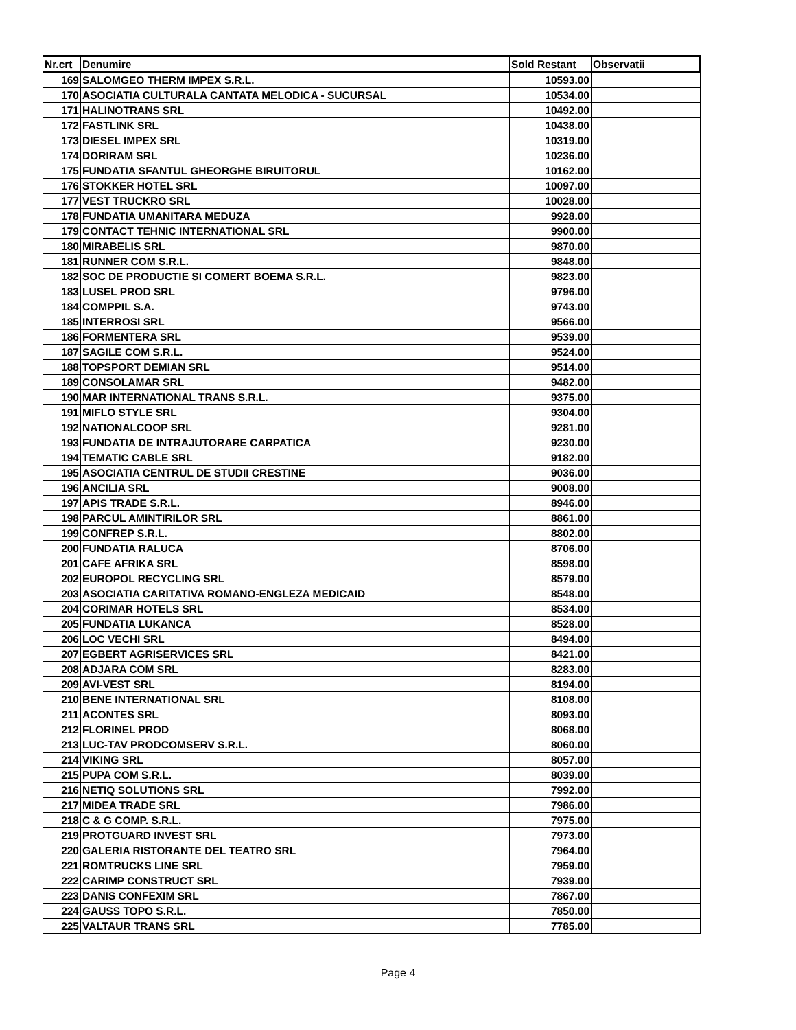| Nr.crt | Denumire | Sold Restant | Observatii |
| --- | --- | --- | --- |
| 169 | SALOMGEO THERM IMPEX S.R.L. | 10593.00 | |
| 170 | ASOCIATIA CULTURALA CANTATA MELODICA - SUCURSAL | 10534.00 | |
| 171 | HALINOTRANS SRL | 10492.00 | |
| 172 | FASTLINK SRL | 10438.00 | |
| 173 | DIESEL IMPEX SRL | 10319.00 | |
| 174 | DORIRAM SRL | 10236.00 | |
| 175 | FUNDATIA SFANTUL GHEORGHE BIRUITORUL | 10162.00 | |
| 176 | STOKKER HOTEL SRL | 10097.00 | |
| 177 | VEST TRUCKRO SRL | 10028.00 | |
| 178 | FUNDATIA UMANITARA MEDUZA | 9928.00 | |
| 179 | CONTACT TEHNIC INTERNATIONAL SRL | 9900.00 | |
| 180 | MIRABELIS SRL | 9870.00 | |
| 181 | RUNNER COM S.R.L. | 9848.00 | |
| 182 | SOC DE PRODUCTIE SI COMERT BOEMA S.R.L. | 9823.00 | |
| 183 | LUSEL PROD SRL | 9796.00 | |
| 184 | COMPPIL S.A. | 9743.00 | |
| 185 | INTERROSI SRL | 9566.00 | |
| 186 | FORMENTERA SRL | 9539.00 | |
| 187 | SAGILE COM S.R.L. | 9524.00 | |
| 188 | TOPSPORT DEMIAN SRL | 9514.00 | |
| 189 | CONSOLAMAR SRL | 9482.00 | |
| 190 | MAR INTERNATIONAL TRANS S.R.L. | 9375.00 | |
| 191 | MIFLO STYLE SRL | 9304.00 | |
| 192 | NATIONALCOOP SRL | 9281.00 | |
| 193 | FUNDATIA DE INTRAJUTORARE CARPATICA | 9230.00 | |
| 194 | TEMATIC CABLE SRL | 9182.00 | |
| 195 | ASOCIATIA CENTRUL DE STUDII CRESTINE | 9036.00 | |
| 196 | ANCILIA SRL | 9008.00 | |
| 197 | APIS TRADE S.R.L. | 8946.00 | |
| 198 | PARCUL AMINTIRILOR SRL | 8861.00 | |
| 199 | CONFREP S.R.L. | 8802.00 | |
| 200 | FUNDATIA RALUCA | 8706.00 | |
| 201 | CAFE AFRIKA SRL | 8598.00 | |
| 202 | EUROPOL RECYCLING SRL | 8579.00 | |
| 203 | ASOCIATIA CARITATIVA ROMANO-ENGLEZA MEDICAID | 8548.00 | |
| 204 | CORIMAR HOTELS SRL | 8534.00 | |
| 205 | FUNDATIA LUKANCA | 8528.00 | |
| 206 | LOC VECHI SRL | 8494.00 | |
| 207 | EGBERT AGRISERVICES SRL | 8421.00 | |
| 208 | ADJARA COM SRL | 8283.00 | |
| 209 | AVI-VEST SRL | 8194.00 | |
| 210 | BENE INTERNATIONAL SRL | 8108.00 | |
| 211 | ACONTES SRL | 8093.00 | |
| 212 | FLORINEL PROD | 8068.00 | |
| 213 | LUC-TAV PRODCOMSERV S.R.L. | 8060.00 | |
| 214 | VIKING SRL | 8057.00 | |
| 215 | PUPA COM S.R.L. | 8039.00 | |
| 216 | NETIQ SOLUTIONS SRL | 7992.00 | |
| 217 | MIDEA TRADE SRL | 7986.00 | |
| 218 | C & G COMP. S.R.L. | 7975.00 | |
| 219 | PROTGUARD INVEST SRL | 7973.00 | |
| 220 | GALERIA RISTORANTE DEL TEATRO SRL | 7964.00 | |
| 221 | ROMTRUCKS LINE SRL | 7959.00 | |
| 222 | CARIMP CONSTRUCT SRL | 7939.00 | |
| 223 | DANIS CONFEXIM SRL | 7867.00 | |
| 224 | GAUSS TOPO S.R.L. | 7850.00 | |
| 225 | VALTAUR TRANS SRL | 7785.00 | |
Page 4